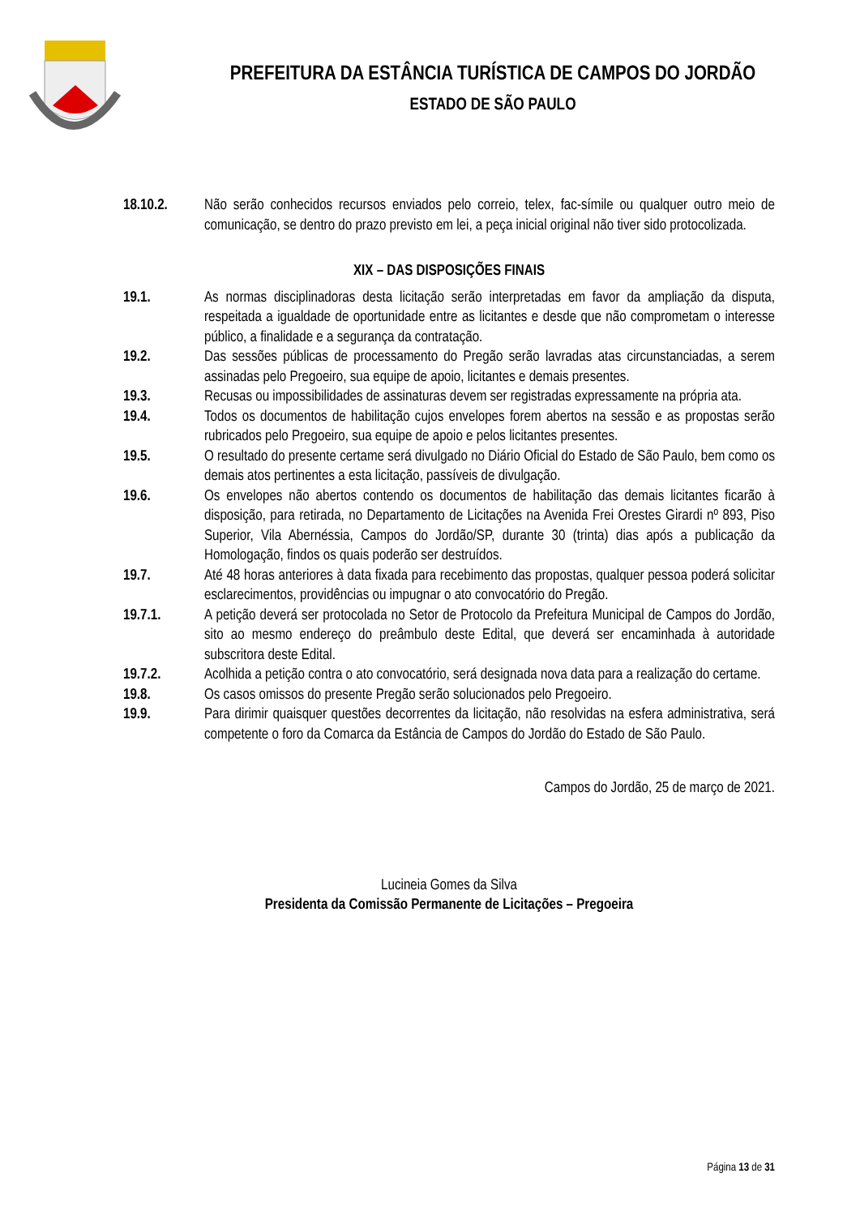PREFEITURA DA ESTÂNCIA TURÍSTICA DE CAMPOS DO JORDÃO
ESTADO DE SÃO PAULO
18.10.2. Não serão conhecidos recursos enviados pelo correio, telex, fac-símile ou qualquer outro meio de comunicação, se dentro do prazo previsto em lei, a peça inicial original não tiver sido protocolizada.
XIX – DAS DISPOSIÇÕES FINAIS
19.1. As normas disciplinadoras desta licitação serão interpretadas em favor da ampliação da disputa, respeitada a igualdade de oportunidade entre as licitantes e desde que não comprometam o interesse público, a finalidade e a segurança da contratação.
19.2. Das sessões públicas de processamento do Pregão serão lavradas atas circunstanciadas, a serem assinadas pelo Pregoeiro, sua equipe de apoio, licitantes e demais presentes.
19.3. Recusas ou impossibilidades de assinaturas devem ser registradas expressamente na própria ata.
19.4. Todos os documentos de habilitação cujos envelopes forem abertos na sessão e as propostas serão rubricados pelo Pregoeiro, sua equipe de apoio e pelos licitantes presentes.
19.5. O resultado do presente certame será divulgado no Diário Oficial do Estado de São Paulo, bem como os demais atos pertinentes a esta licitação, passíveis de divulgação.
19.6. Os envelopes não abertos contendo os documentos de habilitação das demais licitantes ficarão à disposição, para retirada, no Departamento de Licitações na Avenida Frei Orestes Girardi nº 893, Piso Superior, Vila Abernéssia, Campos do Jordão/SP, durante 30 (trinta) dias após a publicação da Homologação, findos os quais poderão ser destruídos.
19.7. Até 48 horas anteriores à data fixada para recebimento das propostas, qualquer pessoa poderá solicitar esclarecimentos, providências ou impugnar o ato convocatório do Pregão.
19.7.1. A petição deverá ser protocolada no Setor de Protocolo da Prefeitura Municipal de Campos do Jordão, sito ao mesmo endereço do preâmbulo deste Edital, que deverá ser encaminhada à autoridade subscritora deste Edital.
19.7.2. Acolhida a petição contra o ato convocatório, será designada nova data para a realização do certame.
19.8. Os casos omissos do presente Pregão serão solucionados pelo Pregoeiro.
19.9. Para dirimir quaisquer questões decorrentes da licitação, não resolvidas na esfera administrativa, será competente o foro da Comarca da Estância de Campos do Jordão do Estado de São Paulo.
Campos do Jordão, 25 de março de 2021.
Lucineia Gomes da Silva
Presidenta da Comissão Permanente de Licitações – Pregoeira
Página 13 de 31